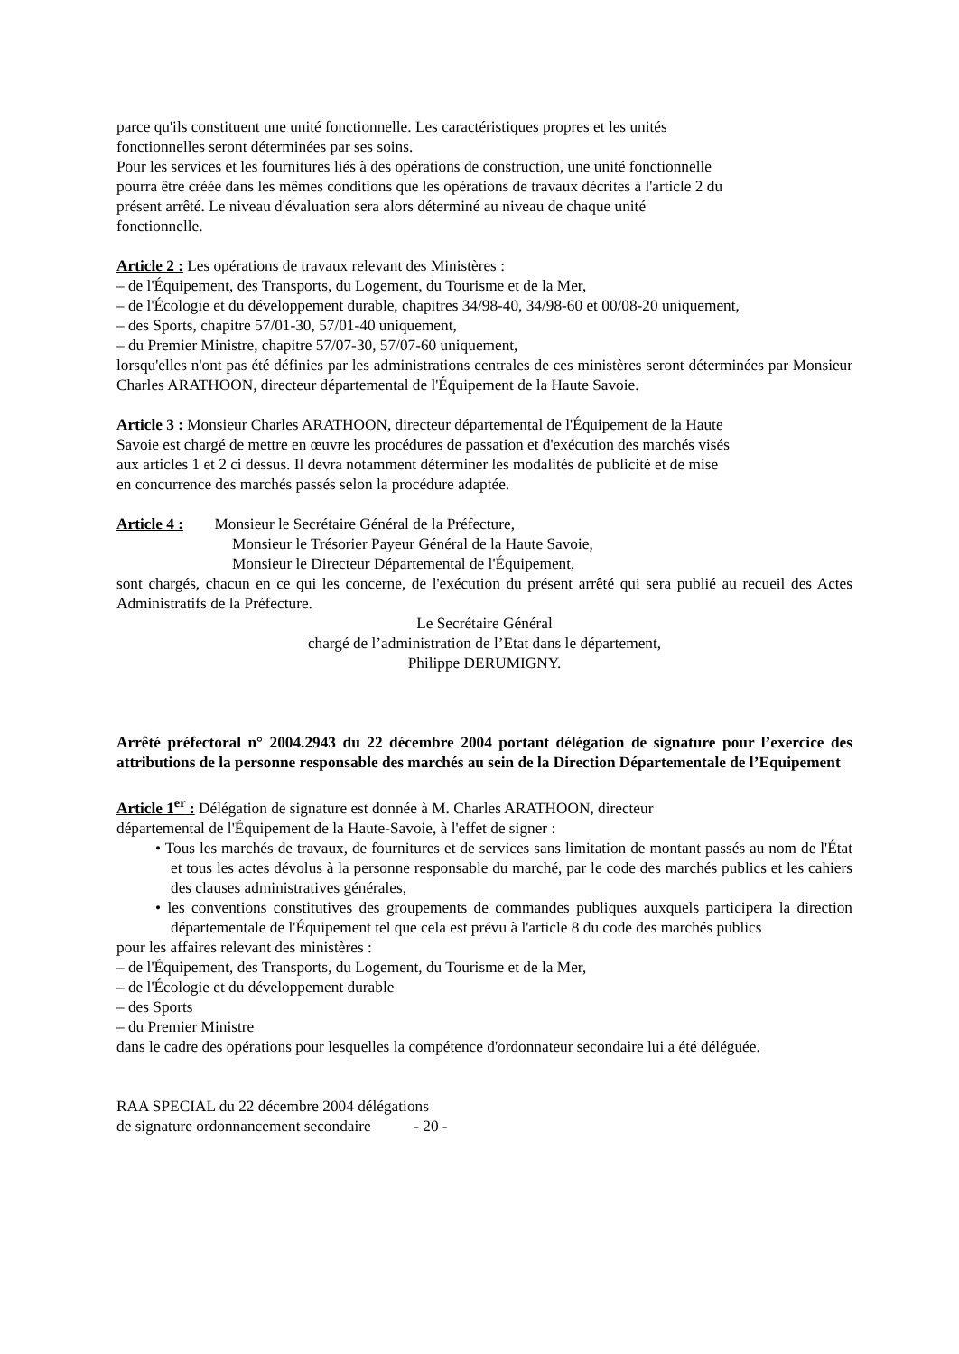parce qu'ils constituent une unité fonctionnelle. Les caractéristiques propres et les unités
fonctionnelles seront déterminées par ses soins.
Pour les services et les fournitures liés à des opérations de construction, une unité fonctionnelle
pourra être créée dans les mêmes conditions que les opérations de travaux décrites à l'article 2 du
présent arrêté. Le niveau d'évaluation sera alors déterminé au niveau de chaque unité
fonctionnelle.
Article 2 : Les opérations de travaux relevant des Ministères :
– de l'Équipement, des Transports, du Logement, du Tourisme et de la Mer,
– de l'Écologie et du développement durable, chapitres 34/98-40, 34/98-60 et 00/08-20 uniquement,
– des Sports, chapitre 57/01-30, 57/01-40 uniquement,
– du Premier Ministre, chapitre 57/07-30, 57/07-60 uniquement,
lorsqu'elles n'ont pas été définies par les administrations centrales de ces ministères seront déterminées par Monsieur Charles ARATHOON, directeur départemental de l'Équipement de la Haute Savoie.
Article 3 : Monsieur Charles ARATHOON, directeur départemental de l'Équipement de la Haute
Savoie est chargé de mettre en œuvre les procédures de passation et d'exécution des marchés visés
aux articles 1 et 2 ci dessus. Il devra notamment déterminer les modalités de publicité et de mise
en concurrence des marchés passés selon la procédure adaptée.
Article 4 : Monsieur le Secrétaire Général de la Préfecture,
Monsieur le Trésorier Payeur Général de la Haute Savoie,
Monsieur le Directeur Départemental de l'Équipement,
sont chargés, chacun en ce qui les concerne, de l'exécution du présent arrêté qui sera publié au recueil des Actes Administratifs de la Préfecture.
Le Secrétaire Général
chargé de l’administration de l’Etat dans le département,
Philippe DERUMIGNY.
Arrêté préfectoral n° 2004.2943 du 22 décembre 2004 portant délégation de signature pour l’exercice des attributions de la personne responsable des marchés au sein de la Direction Départementale de l’Equipement
Article 1<sup>er</sup> : Délégation de signature est donnée à M. Charles ARATHOON, directeur
départemental de l'Équipement de la Haute-Savoie, à l'effet de signer :
• Tous les marchés de travaux, de fournitures et de services sans limitation de montant passés au nom de l'État et tous les actes dévolus à la personne responsable du marché, par le code des marchés publics et les cahiers des clauses administratives générales,
• les conventions constitutives des groupements de commandes publiques auxquels participera la direction départementale de l'Équipement tel que cela est prévu à l'article 8 du code des marchés publics
pour les affaires relevant des ministères :
– de l'Équipement, des Transports, du Logement, du Tourisme et de la Mer,
– de l'Écologie et du développement durable
– des Sports
– du Premier Ministre
dans le cadre des opérations pour lesquelles la compétence d'ordonnateur secondaire lui a été déléguée.
RAA SPECIAL du 22 décembre 2004 délégations
de signature ordonnancement secondaire - 20 -